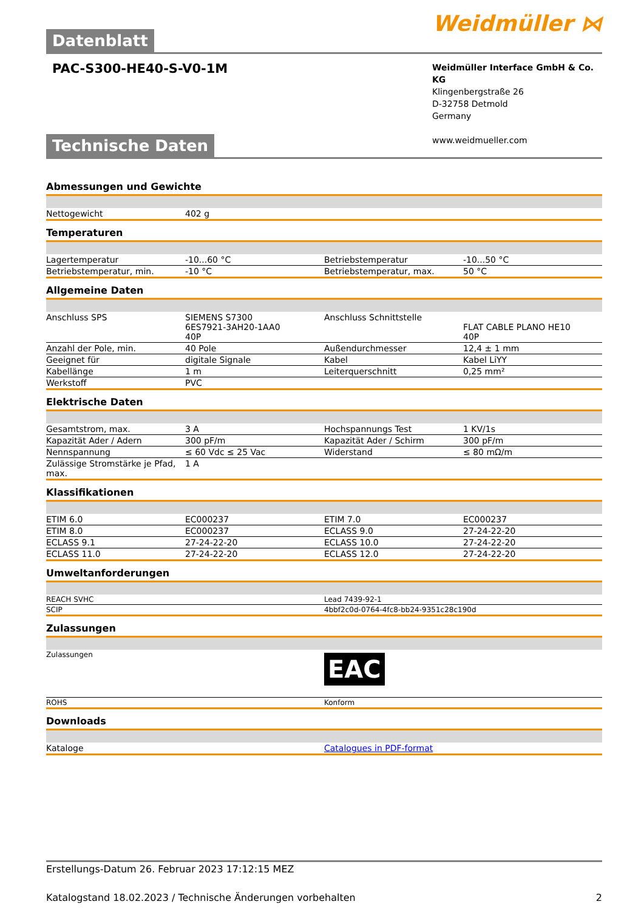Datenblatt
Weidmüller ⋈
PAC-S300-HE40-S-V0-1M
Weidmüller Interface GmbH & Co. KG
Klingenbergstraße 26
D-32758 Detmold
Germany
www.weidmueller.com
Technische Daten
Abmessungen und Gewichte
| Nettogewicht | 402 g | | | |
Temperaturen
| Lagertemperatur | -10...60 °C | | Betriebstemperatur | -10...50 °C |
| Betriebstemperatur, min. | -10 °C | | Betriebstemperatur, max. | 50 °C |
Allgemeine Daten
| Anschluss SPS | SIEMENS S7300 6ES7921-3AH20-1AA0 40P | | Anschluss Schnittstelle | FLAT CABLE PLANO HE10 40P |
| Anzahl der Pole, min. | 40 Pole | | Außendurchmesser | 12,4 ± 1 mm |
| Geeignet für | digitale Signale | | Kabel | Kabel LiYY |
| Kabellänge | 1 m | | Leiterquerschnitt | 0,25 mm² |
| Werkstoff | PVC | | | |
Elektrische Daten
| Gesamtstrom, max. | 3 A | | Hochspannungs Test | 1 KV/1s |
| Kapazität Ader / Adern | 300 pF/m | | Kapazität Ader / Schirm | 300 pF/m |
| Nennspannung | ≤ 60 Vdc ≤ 25 Vac | | Widerstand | ≤ 80 mΩ/m |
| Zulässige Stromstärke je Pfad, max. | 1 A | | | |
Klassifikationen
| ETIM 6.0 | EC000237 | | ETIM 7.0 | EC000237 |
| ETIM 8.0 | EC000237 | | ECLASS 9.0 | 27-24-22-20 |
| ECLASS 9.1 | 27-24-22-20 | | ECLASS 10.0 | 27-24-22-20 |
| ECLASS 11.0 | 27-24-22-20 | | ECLASS 12.0 | 27-24-22-20 |
Umweltanforderungen
| REACH SVHC | Lead 7439-92-1 |
| SCIP | 4bbf2c0d-0764-4fc8-bb24-9351c28c190d |
Zulassungen
| Zulassungen | EAC |
| ROHS | Konform |
Downloads
| Kataloge | Catalogues in PDF-format |
Erstellungs-Datum 26. Februar 2023 17:12:15 MEZ
Katalogstand 18.02.2023 / Technische Änderungen vorbehalten 2